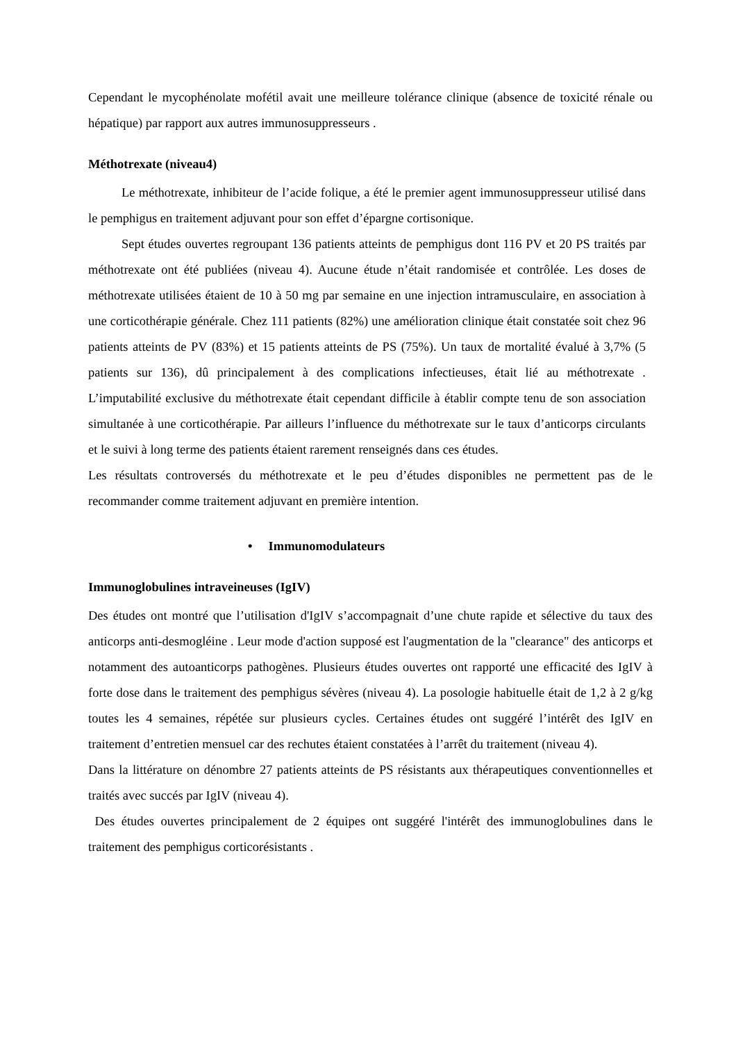Cependant le mycophénolate mofétil avait une meilleure tolérance clinique (absence de toxicité rénale ou hépatique) par rapport aux autres immunosuppresseurs .
Méthotrexate (niveau4)
Le méthotrexate, inhibiteur de l’acide folique, a été le premier agent immunosuppresseur utilisé dans le pemphigus en traitement adjuvant pour son effet d’épargne cortisonique.
Sept études ouvertes regroupant 136 patients atteints de pemphigus dont 116 PV et 20 PS traités par méthotrexate ont été publiées (niveau 4). Aucune étude n’était randomisée et contrôlée. Les doses de méthotrexate utilisées étaient de 10 à 50 mg par semaine en une injection intramusculaire, en association à une corticothérapie générale. Chez 111 patients (82%) une amélioration clinique était constatée soit chez 96 patients atteints de PV (83%) et 15 patients atteints de PS (75%). Un taux de mortalité évalué à 3,7% (5 patients sur 136), dû principalement à des complications infectieuses, était lié au méthotrexate . L’imputabilité exclusive du méthotrexate était cependant difficile à établir compte tenu de son association simultanée à une corticothérapie. Par ailleurs l’influence du méthotrexate sur le taux d’anticorps circulants et le suivi à long terme des patients étaient rarement renseignés dans ces études.
Les résultats controversés du méthotrexate et le peu d’études disponibles ne permettent pas de le recommander comme traitement adjuvant en première intention.
• Immunomodulateurs
Immunoglobulines intraveineuses (IgIV)
Des études ont montré que l’utilisation d'IgIV s’accompagnait d’une chute rapide et sélective du taux des anticorps anti-desmogléine . Leur mode d'action supposé est l'augmentation de la "clearance" des anticorps et notamment des autoanticorps pathogènes. Plusieurs études ouvertes ont rapporté une efficacité des IgIV à forte dose dans le traitement des pemphigus sévères (niveau 4). La posologie habituelle était de 1,2 à 2 g/kg toutes les 4 semaines, répétée sur plusieurs cycles. Certaines études ont suggéré l’intérêt des IgIV en traitement d’entretien mensuel car des rechutes étaient constatées à l’arrêt du traitement (niveau 4).
Dans la littérature on dénombre 27 patients atteints de PS résistants aux thérapeutiques conventionnelles et traités avec succés par IgIV (niveau 4).
Des études ouvertes principalement de 2 équipes ont suggéré l'intérêt des immunoglobulines dans le traitement des pemphigus corticorésistants .